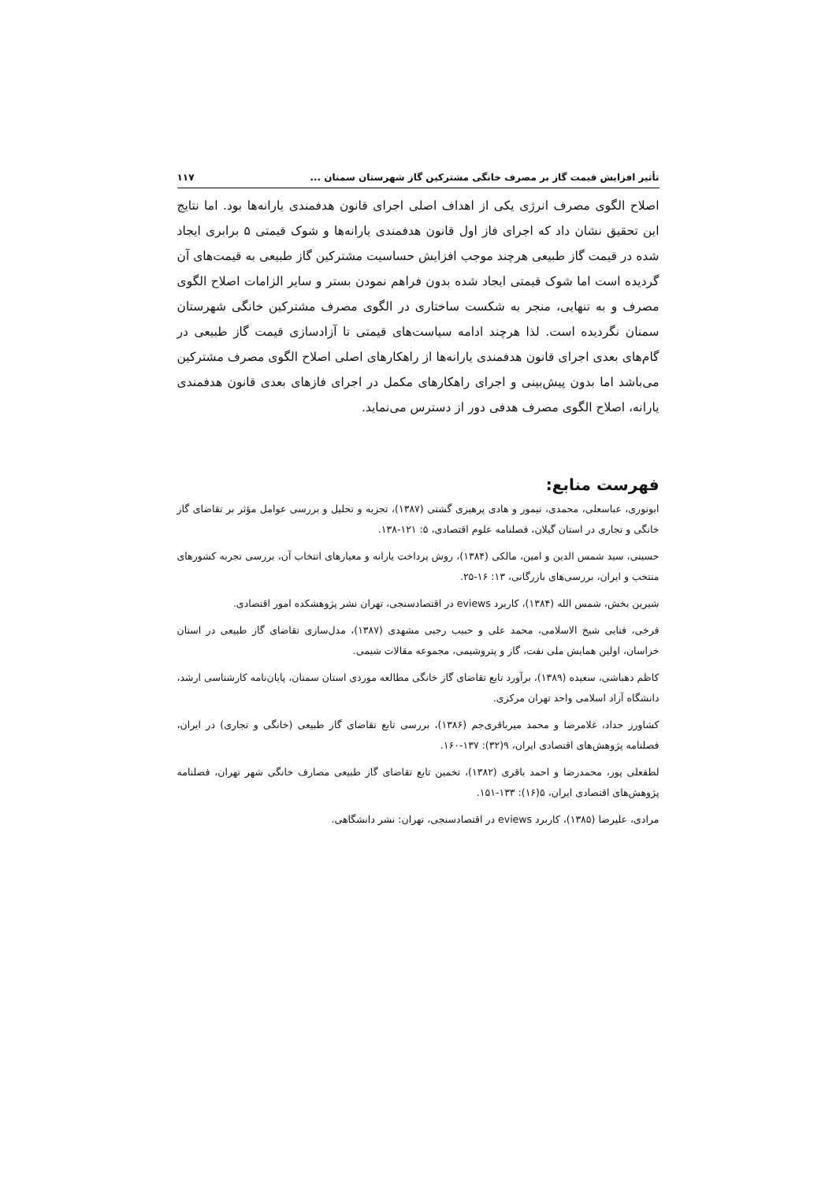تأثیر افزایش قیمت گاز بر مصرف خانگی مشترکین گاز شهرستان سمنان ... ۱۱۷
اصلاح الگوی مصرف انرژی یکی از اهداف اصلی اجرای قانون هدفمندی یارانه‌ها بود. اما نتایج این تحقیق نشان داد که اجرای فاز اول قانون هدفمندی یارانه‌ها و شوک قیمتی ۵ برابری ایجاد شده در قیمت گاز طبیعی هرچند موجب افزایش حساسیت مشترکین گاز طبیعی به قیمت‌های آن گردیده است اما شوک قیمتی ایجاد شده بدون فراهم نمودن بستر و سایر الزامات اصلاح الگوی مصرف و به تنهایی، منجر به شکست ساختاری در الگوی مصرف مشترکین خانگی شهرستان سمنان نگردیده است. لذا هرچند ادامه سیاست‌های قیمتی تا آزادسازی قیمت گاز طبیعی در گام‌های بعدی اجرای قانون هدفمندی یارانه‌ها از راهکارهای اصلی اصلاح الگوی مصرف مشترکین می‌باشد اما بدون پیش‌بینی و اجرای راهکارهای مکمل در اجرای فازهای بعدی قانون هدفمندی یارانه، اصلاح الگوی مصرف هدفی دور از دسترس می‌نماید.
فهرست منابع:
ابونوری، عباسعلی، محمدی، تیمور و هادی پرهیزی گشتی (۱۳۸۷)، تجزیه و تحلیل و بررسی عوامل مؤثر بر تقاضای گاز خانگی و تجاری در استان گیلان، فصلنامه علوم اقتصادی، ۵: ۱۲۱-۱۳۸.
حسینی، سید شمس الدین و امین، مالکی (۱۳۸۴)، روش پرداخت یارانه و معیارهای انتخاب آن، بررسی تجربه کشورهای منتخب و ایران، بررسی‌های بازرگانی، ۱۳: ۱۶-۲۵.
شیرین بخش، شمس الله (۱۳۸۴)، کاربرد eviews در اقتصادسنجی، تهران نشر پژوهشکده امور اقتصادی.
فرخی، فنایی شیخ الاسلامی، محمد علی و حبیب رجبی مشهدی (۱۳۸۷)، مدل‌سازی تقاضای گاز طبیعی در استان خراسان، اولین همایش ملی نفت، گاز و پتروشیمی، مجموعه مقالات شیمی.
کاظم دهباشی، سعیده (۱۳۸۹)، برآورد تابع تقاضای گاز خانگی مطالعه موردی استان سمنان، پایان‌نامه کارشناسی ارشد، دانشگاه آزاد اسلامی واحد تهران مرکزی.
کشاورز حداد، غلامرضا و محمد میرباقری‌جم (۱۳۸۶)، بررسی تابع تقاضای گاز طبیعی (خانگی و تجاری) در ایران، فصلنامه پژوهش‌های اقتصادی ایران، ۹(۳۲): ۱۳۷-۱۶۰.
لطفعلی پور، محمدرضا و احمد باقری (۱۳۸۲)، تخمین تابع تقاضای گاز طبیعی مصارف خانگی شهر تهران، فصلنامه پژوهش‌های اقتصادی ایران، ۵(۱۶): ۱۳۳-۱۵۱.
مرادی، علیرضا (۱۳۸۵)، کاربرد eviews در اقتصادسنجی، تهران: نشر دانشگاهی.